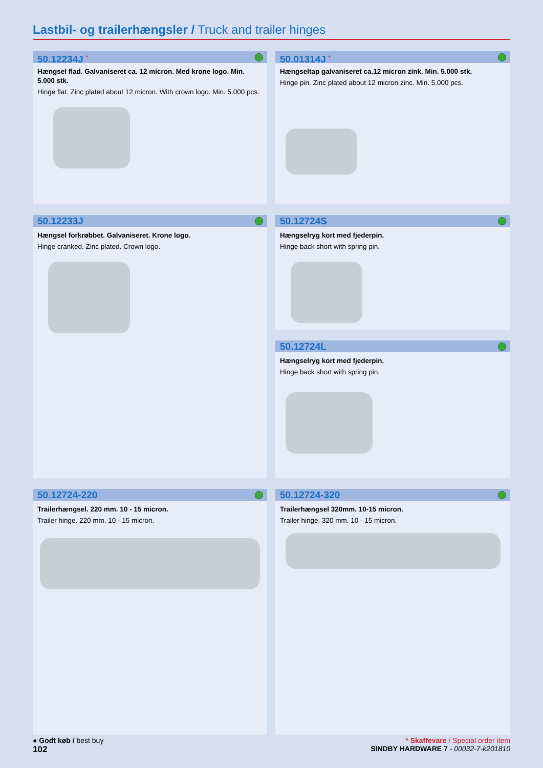Lastbil- og trailerhængsler / Truck and trailer hinges
50.12234J <sup>*</sup>
Hængsel flad. Galvaniseret ca. 12 micron. Med krone logo. Min. 5.000 stk.
Hinge flat. Zinc plated about 12 micron. With crown logo. Min. 5.000 pcs.
50.01314J <sup>*</sup>
Hængseltap galvaniseret ca.12 micron zink. Min. 5.000 stk.
Hinge pin. Zinc plated about 12 micron zinc. Min. 5.000 pcs.
50.12233J
Hængsel forkrøbbet. Galvaniseret. Krone logo.
Hinge cranked. Zinc plated. Crown logo.
50.12724S
Hængselryg kort med fjederpin.
Hinge back short with spring pin.
50.12724L
Hængselryg kort med fjederpin.
Hinge back short with spring pin.
50.12724-220
Trailerhængsel. 220 mm. 10 - 15 micron.
Trailer hinge. 220 mm. 10 - 15 micron.
50.12724-320
Trailerhængsel 320mm. 10-15 micron.
Trailer hinge. 320 mm. 10 - 15 micron.
● Godt køb / best buy * Skaffevare / Special order item
102 SINDBY HARDWARE 7 - 00032-7-k201810